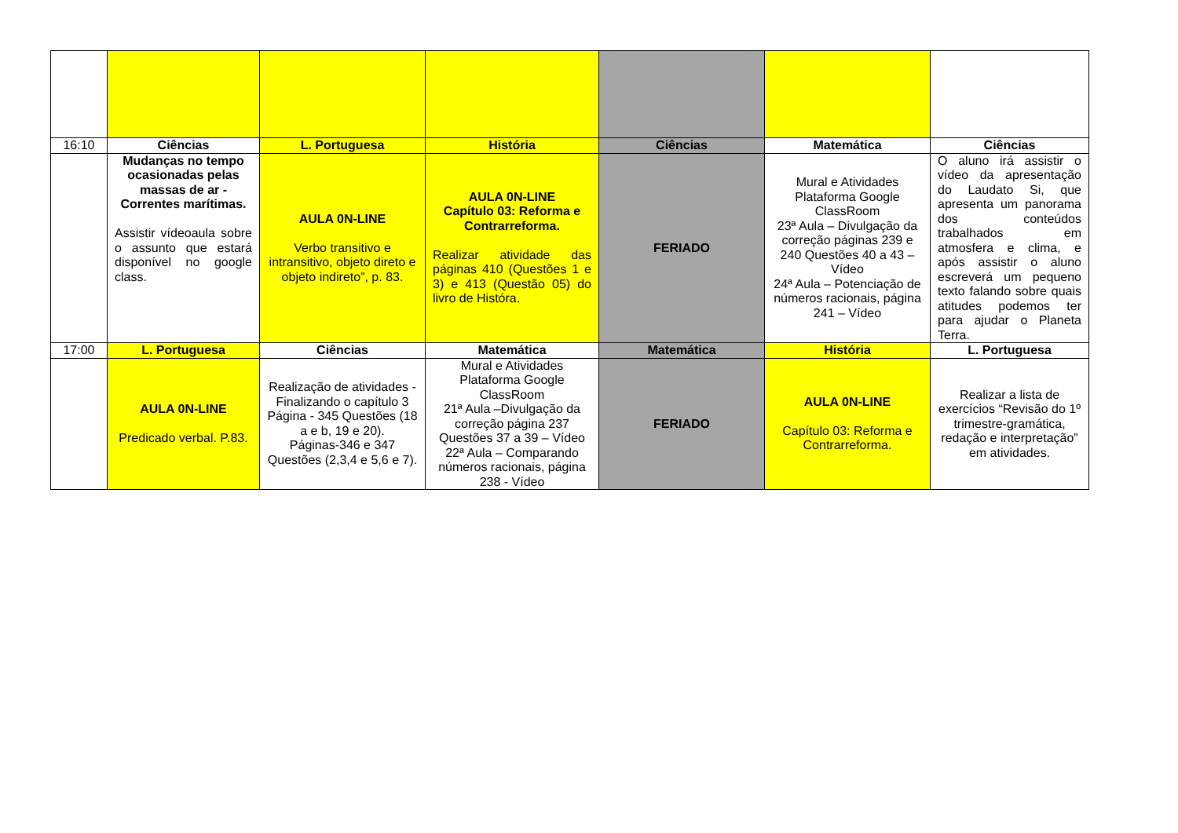| 16:10 | Ciências | L. Portuguesa | História | Ciências | Matemática | Ciências |
| | Mudanças no tempo ocasionadas pelas massas de ar - Correntes marítimas. Assistir vídeoaula sobre o assunto que estará disponível no google class. | AULA 0N-LINE Verbo transitivo e intransitivo, objeto direto e objeto indireto”, p. 83. | AULA 0N-LINE Capítulo 03: Reforma e Contrarreforma. Realizar atividade das páginas 410 (Questões 1 e 3) e 413 (Questão 05) do livro de Históra. | FERIADO | Mural e Atividades Plataforma Google ClassRoom 23ª Aula – Divulgação da correção páginas 239 e 240 Questões 40 a 43 – Vídeo 24ª Aula – Potenciação de números racionais, página 241 – Vídeo | O aluno irá assistir o vídeo da apresentação do Laudato Si, que apresenta um panorama dos conteúdos trabalhados em atmosfera e clima, e após assistir o aluno escreverá um pequeno texto falando sobre quais atitudes podemos ter para ajudar o Planeta Terra. |
| 17:00 | L. Portuguesa | Ciências | Matemática | Matemática | História | L. Portuguesa |
| | AULA 0N-LINE Predicado verbal. P.83. | Realização de atividades - Finalizando o capítulo 3 Página - 345 Questões (18 a e b, 19 e 20). Páginas-346 e 347 Questões (2,3,4 e 5,6 e 7). | Mural e Atividades Plataforma Google ClassRoom 21ª Aula –Divulgação da correção página 237 Questões 37 a 39 – Vídeo 22ª Aula – Comparando números racionais, página 238 - Vídeo | FERIADO | AULA 0N-LINE Capítulo 03: Reforma e Contrarreforma. | Realizar a lista de exercícios “Revisão do 1º trimestre-gramática, redação e interpretação” em atividades. |